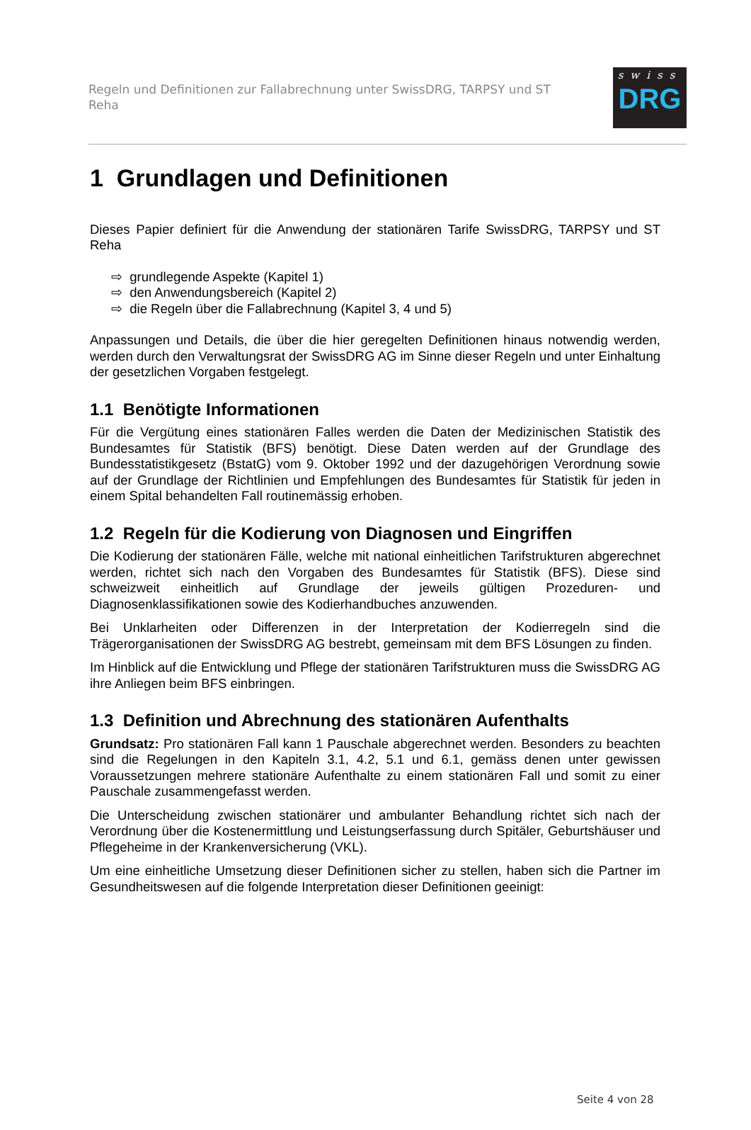Regeln und Definitionen zur Fallabrechnung unter SwissDRG, TARPSY und ST Reha
swiss
DRG
1 Grundlagen und Definitionen
Dieses Papier definiert für die Anwendung der stationären Tarife SwissDRG, TARPSY und ST Reha
⇨ grundlegende Aspekte (Kapitel 1)
⇨ den Anwendungsbereich (Kapitel 2)
⇨ die Regeln über die Fallabrechnung (Kapitel 3, 4 und 5)
Anpassungen und Details, die über die hier geregelten Definitionen hinaus notwendig werden, werden durch den Verwaltungsrat der SwissDRG AG im Sinne dieser Regeln und unter Einhaltung der gesetzlichen Vorgaben festgelegt.
1.1 Benötigte Informationen
Für die Vergütung eines stationären Falles werden die Daten der Medizinischen Statistik des Bundesamtes für Statistik (BFS) benötigt. Diese Daten werden auf der Grundlage des Bundesstatistikgesetz (BstatG) vom 9. Oktober 1992 und der dazugehörigen Verordnung sowie auf der Grundlage der Richtlinien und Empfehlungen des Bundesamtes für Statistik für jeden in einem Spital behandelten Fall routinemässig erhoben.
1.2 Regeln für die Kodierung von Diagnosen und Eingriffen
Die Kodierung der stationären Fälle, welche mit national einheitlichen Tarifstrukturen abgerechnet werden, richtet sich nach den Vorgaben des Bundesamtes für Statistik (BFS). Diese sind schweizweit einheitlich auf Grundlage der jeweils gültigen Prozeduren- und Diagnosenklassifikationen sowie des Kodierhandbuches anzuwenden.
Bei Unklarheiten oder Differenzen in der Interpretation der Kodierregeln sind die Trägerorganisationen der SwissDRG AG bestrebt, gemeinsam mit dem BFS Lösungen zu finden.
Im Hinblick auf die Entwicklung und Pflege der stationären Tarifstrukturen muss die SwissDRG AG ihre Anliegen beim BFS einbringen.
1.3 Definition und Abrechnung des stationären Aufenthalts
Grundsatz: Pro stationären Fall kann 1 Pauschale abgerechnet werden. Besonders zu beachten sind die Regelungen in den Kapiteln 3.1, 4.2, 5.1 und 6.1, gemäss denen unter gewissen Voraussetzungen mehrere stationäre Aufenthalte zu einem stationären Fall und somit zu einer Pauschale zusammengefasst werden.
Die Unterscheidung zwischen stationärer und ambulanter Behandlung richtet sich nach der Verordnung über die Kostenermittlung und Leistungserfassung durch Spitäler, Geburtshäuser und Pflegeheime in der Krankenversicherung (VKL).
Um eine einheitliche Umsetzung dieser Definitionen sicher zu stellen, haben sich die Partner im Gesundheitswesen auf die folgende Interpretation dieser Definitionen geeinigt:
Seite 4 von 28